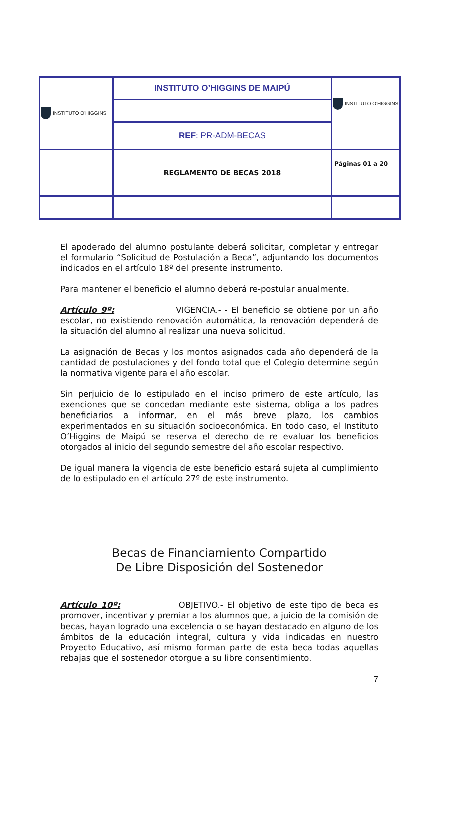| INSTITUTO O'HIGGINS | INSTITUTO O’HIGGINS DE MAIPÚ | INSTITUTO O'HIGGINS |
| | REF : PR-ADM-BECAS | |
| | REGLAMENTO DE BECAS 2018 | Páginas 01 a 20 |
El apoderado del alumno postulante deberá solicitar, completar y entregar el formulario “Solicitud de Postulación a Beca”, adjuntando los documentos indicados en el artículo 18º del presente instrumento.
Para mantener el beneficio el alumno deberá re-postular anualmente.
Artículo 9º: VIGENCIA.- - El beneficio se obtiene por un año escolar, no existiendo renovación automática, la renovación dependerá de la situación del alumno al realizar una nueva solicitud.
La asignación de Becas y los montos asignados cada año dependerá de la cantidad de postulaciones y del fondo total que el Colegio determine según la normativa vigente para el año escolar.
Sin perjuicio de lo estipulado en el inciso primero de este artículo, las exenciones que se concedan mediante este sistema, obliga a los padres beneficiarios a informar, en el más breve plazo, los cambios experimentados en su situación socioeconómica. En todo caso, el Instituto O’Higgins de Maipú se reserva el derecho de re evaluar los beneficios otorgados al inicio del segundo semestre del año escolar respectivo.
De igual manera la vigencia de este beneficio estará sujeta al cumplimiento de lo estipulado en el artículo 27º de este instrumento.
Becas de Financiamiento Compartido
De Libre Disposición del Sostenedor
Artículo 10º: OBJETIVO.- El objetivo de este tipo de beca es promover, incentivar y premiar a los alumnos que, a juicio de la comisión de becas, hayan logrado una excelencia o se hayan destacado en alguno de los ámbitos de la educación integral, cultura y vida indicadas en nuestro Proyecto Educativo, así mismo forman parte de esta beca todas aquellas rebajas que el sostenedor otorgue a su libre consentimiento.
7